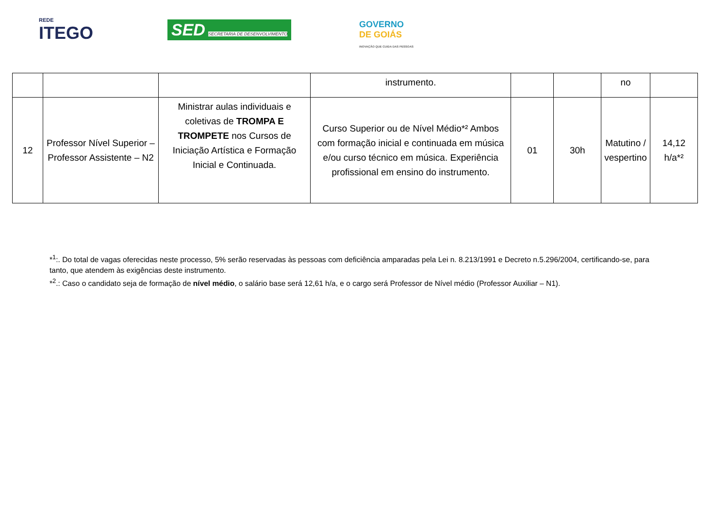REDE
ITEGO
SED SECRETARIA DE DESENVOLVIMENTO
GOVERNO
DE GOIÁS
INOVAÇÃO QUE CUIDA DAS PESSOAS
| | | | instrumento. | | | no | |
| 12 | Professor Nível Superior – Professor Assistente – N2 | Ministrar aulas individuais e coletivas de TROMPA E TROMPETE nos Cursos de Iniciação Artística e Formação Inicial e Continuada. | Curso Superior ou de Nível Médio*² Ambos com formação inicial e continuada em música e/ou curso técnico em música. Experiência profissional em ensino do instrumento. | 01 | 30h | Matutino / vespertino | 14,12 h/a*² |
*<sup>1</sup>:. Do total de vagas oferecidas neste processo, 5% serão reservadas às pessoas com deficiência amparadas pela Lei n. 8.213/1991 e Decreto n.5.296/2004, certificando-se, para tanto, que atendem às exigências deste instrumento.
*<sup>2</sup>.: Caso o candidato seja de formação de nível médio, o salário base será 12,61 h/a, e o cargo será Professor de Nível médio (Professor Auxiliar – N1).